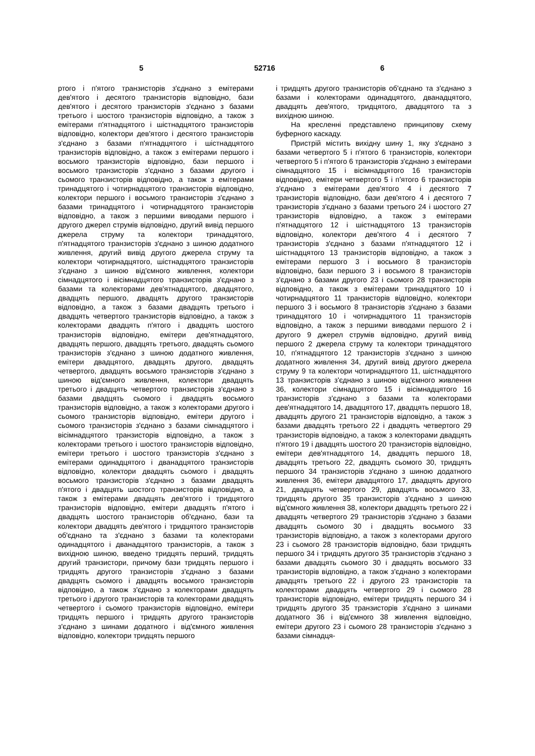5 52716 6
ртого і п'ятого транзисторів з'єднано з емітерами дев'ятого і десятого транзисторів відповідно, бази дев'ятого і десятого транзисторів з'єднано з базами третього і шостого транзисторів відповідно, а також з емітерами п'ятнадцятого і шістнадцятого транзисторів відповідно, колектори дев'ятого і десятого транзисторів з'єднано з базами п'ятнадцятого і шістнадцятого транзисторів відповідно, а також з емітерами першого і восьмого транзисторів відповідно, бази першого і восьмого транзисторів з'єднано з базами другого і сьомого транзисторів відповідно, а також з емітерами тринадцятого і чотирнадцятого транзисторів відповідно, колектори першого і восьмого транзисторів з'єднано з базами тринадцятого і чотирнадцятого транзисторів відповідно, а також з першими виводами першого і другого джерел струмів відповідно, другий вивід першого джерела струму та колектори тринадцятого, п'ятнадцятого транзисторів з'єднано з шиною додатного живлення, другий вивід другого джерела струму та колектори чотирнадцятого, шістнадцятого транзисторів з'єднано з шиною від'ємного живлення, колектори сімнадцятого і вісімнадцятого транзисторів з'єднано з базами та колекторами дев'ятнадцятого, двадцятого, двадцять першого, двадцять другого транзисторів відповідно, а також з базами двадцять третього і двадцять четвертого транзисторів відповідно, а також з колекторами двадцять п'ятого і двадцять шостого транзисторів відповідно, емітери дев'ятнадцятого, двадцять першого, двадцять третього, двадцять сьомого транзисторів з'єднано з шиною додатного живлення, емітери двадцятого, двадцять другого, двадцять четвертого, двадцять восьмого транзисторів з'єднано з шиною від'ємного живлення, колектори двадцять третього і двадцять четвертого транзисторів з'єднано з базами двадцять сьомого і двадцять восьмого транзисторів відповідно, а також з колекторами другого і сьомого транзисторів відповідно, емітери другого і сьомого транзисторів з'єднано з базами сімнадцятого і вісімнадцятого транзисторів відповідно, а також з колекторами третього і шостого транзисторів відповідно, емітери третього і шостого транзисторів з'єднано з емітерами одинадцятого і дванадцятого транзисторів відповідно, колектори двадцять сьомого і двадцять восьмого транзисторів з'єднано з базами двадцять п'ятого і двадцять шостого транзисторів відповідно, а також з емітерами двадцять дев'ятого і тридцятого транзисторів відповідно, емітери двадцять п'ятого і двадцять шостого транзисторів об'єднано, бази та колектори двадцять дев'ятого і тридцятого транзисторів об'єднано та з'єднано з базами та колекторами одинадцятого і дванадцятого транзисторів, а також з вихідною шиною, введено тридцять перший, тридцять другий транзистори, причому бази тридцять першого і тридцять другого транзисторів з'єднано з базами двадцять сьомого і двадцять восьмого транзисторів відповідно, а також з'єднано з колекторами двадцять третього і другого транзисторів та колекторами двадцять четвертого і сьомого транзисторів відповідно, емітери тридцять першого і тридцять другого транзисторів з'єднано з шинами додатного і від'ємного живлення відповідно, колектори тридцять першого
і тридцять другого транзисторів об'єднано та з'єднано з базами і колекторами одинадцятого, дванадцятого, двадцять дев'ятого, тридцятого, двадцятого та з вихідною шиною.
На кресленні представлено принципову схему буферного каскаду.
Пристрій містить вихідну шину 1, яку з'єднано з базами четвертого 5 і п'ятого 6 транзисторів, колектори четвертого 5 і п'ятого 6 транзисторів з'єднано з емітерами сімнадцятого 15 і вісімнадцятого 16 транзисторів відповідно, емітери четвертого 5 і п'ятого 6 транзисторів з'єднано з емітерами дев'ятого 4 і десятого 7 транзисторів відповідно, бази дев'ятого 4 і десятого 7 транзисторів з'єднано з базами третього 24 і шостого 27 транзисторів відповідно, а також з емітерами п'ятнадцятого 12 і шістнадцятого 13 транзисторів відповідно, колектори дев'ятого 4 і десятого 7 транзисторів з'єднано з базами п'ятнадцятого 12 і шістнадцятого 13 транзисторів відповідно, а також з емітерами першого 3 і восьмого 8 транзисторів відповідно, бази першого 3 і восьмого 8 транзисторів з'єднано з базами другого 23 і сьомого 28 транзисторів відповідно, а також з емітерами тринадцятого 10 і чотирнадцятого 11 транзисторів відповідно, колектори першого 3 і восьмого 8 транзисторів з'єднано з базами тринадцятого 10 і чотирнадцятого 11 транзисторів відповідно, а також з першими виводами першого 2 і другого 9 джерел струмів відповідно, другий вивід першого 2 джерела струму та колектори тринадцятого 10, п'ятнадцятого 12 транзисторів з'єднано з шиною додатного живлення 34, другий вивід другого джерела струму 9 та колектори чотирнадцятого 11, шістнадцятого 13 транзисторів з'єднано з шиною від'ємного живлення 36, колектори сімнадцятого 15 і вісімнадцятого 16 транзисторів з'єднано з базами та колекторами дев'ятнадцятого 14, двадцятого 17, двадцять першого 18, двадцять другого 21 транзисторів відповідно, а також з базами двадцять третього 22 і двадцять четвертого 29 транзисторів відповідно, а також з колекторами двадцять п'ятого 19 і двадцять шостого 20 транзисторів відповідно, емітери дев'ятнадцятого 14, двадцять першого 18, двадцять третього 22, двадцять сьомого 30, тридцять першого 34 транзисторів з'єднано з шиною додатного живлення 36, емітери двадцятого 17, двадцять другого 21, двадцять четвертого 29, двадцять восьмого 33, тридцять другого 35 транзисторів з'єднано з шиною від'ємного живлення 38, колектори двадцять третього 22 і двадцять четвертого 29 транзисторів з'єднано з базами двадцять сьомого 30 і двадцять восьмого 33 транзисторів відповідно, а також з колекторами другого 23 і сьомого 28 транзисторів відповідно, бази тридцять першого 34 і тридцять другого 35 транзисторів з'єднано з базами двадцять сьомого 30 і двадцять восьмого 33 транзисторів відповідно, а також з'єднано з колекторами двадцять третього 22 і другого 23 транзисторів та колекторами двадцять четвертого 29 і сьомого 28 транзисторів відповідно, емітери тридцять першого 34 і тридцять другого 35 транзисторів з'єднано з шинами додатного 36 і від'ємного 38 живлення відповідно, емітери другого 23 і сьомого 28 транзисторів з'єднано з базами сімнадця-